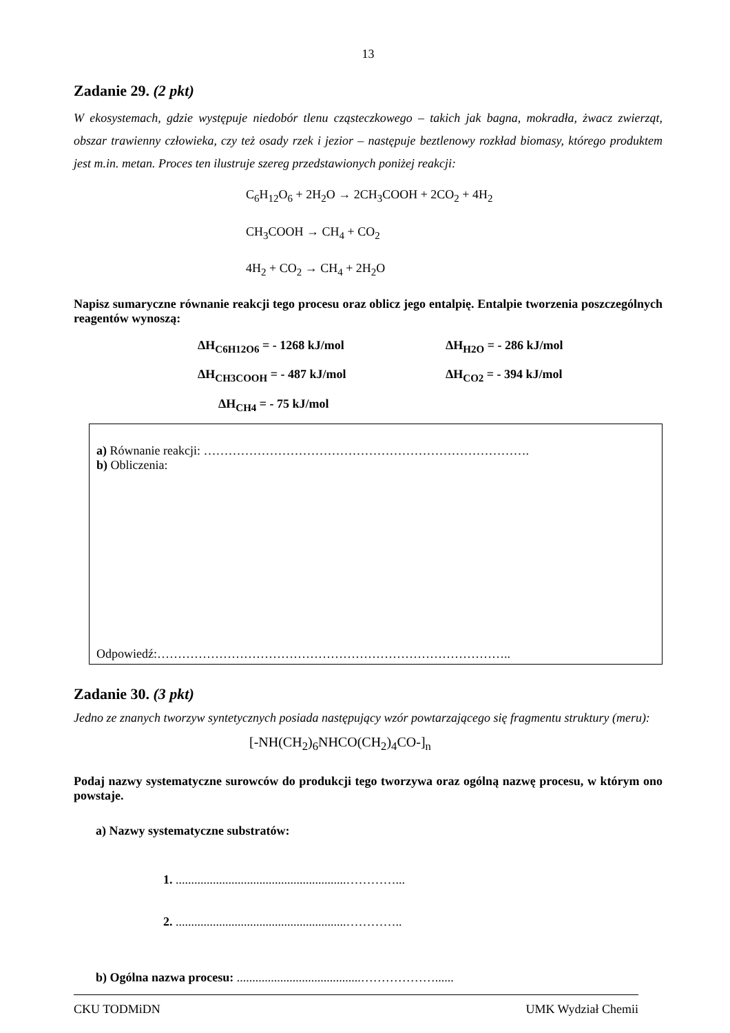13
Zadanie 29. (2 pkt)
W ekosystemach, gdzie występuje niedobór tlenu cząsteczkowego – takich jak bagna, mokradła, żwacz zwierząt, obszar trawienny człowieka, czy też osady rzek i jezior – następuje beztlenowy rozkład biomasy, którego produktem jest m.in. metan. Proces ten ilustruje szereg przedstawionych poniżej reakcji:
C<sub>6</sub>H<sub>12</sub>O<sub>6</sub> + 2H<sub>2</sub>O → 2CH<sub>3</sub>COOH + 2CO<sub>2</sub> + 4H<sub>2</sub>
CH<sub>3</sub>COOH → CH<sub>4</sub> + CO<sub>2</sub>
4H<sub>2</sub> + CO<sub>2</sub> → CH<sub>4</sub> + 2H<sub>2</sub>O
Napisz sumaryczne równanie reakcji tego procesu oraz oblicz jego entalpię. Entalpie tworzenia poszczególnych reagentów wynoszą:
ΔH<sub>C6H12O6</sub> = - 1268 kJ/mol
ΔH<sub>H2O</sub> = - 286 kJ/mol
ΔH<sub>CH3COOH</sub> = - 487 kJ/mol
ΔH<sub>CO2</sub> = - 394 kJ/mol
ΔH<sub>CH4</sub> = - 75 kJ/mol
a) Równanie reakcji: …………………………………………………………………….
b) Obliczenia:
Odpowiedź:…………………………………………………………………………..
Zadanie 30. (3 pkt)
Jedno ze znanych tworzyw syntetycznych posiada następujący wzór powtarzającego się fragmentu struktury (meru):
[-NH(CH<sub>2</sub>)<sub>6</sub>NHCO(CH<sub>2</sub>)<sub>4</sub>CO-]<sub>n</sub>
Podaj nazwy systematyczne surowców do produkcji tego tworzywa oraz ogólną nazwę procesu, w którym ono powstaje.
a) Nazwy systematyczne substratów:
1. .......................................................…………...
2. .......................................................…………..
b) Ogólna nazwa procesu: ........................................………………......
CKU TODMiDN UMK Wydział Chemii